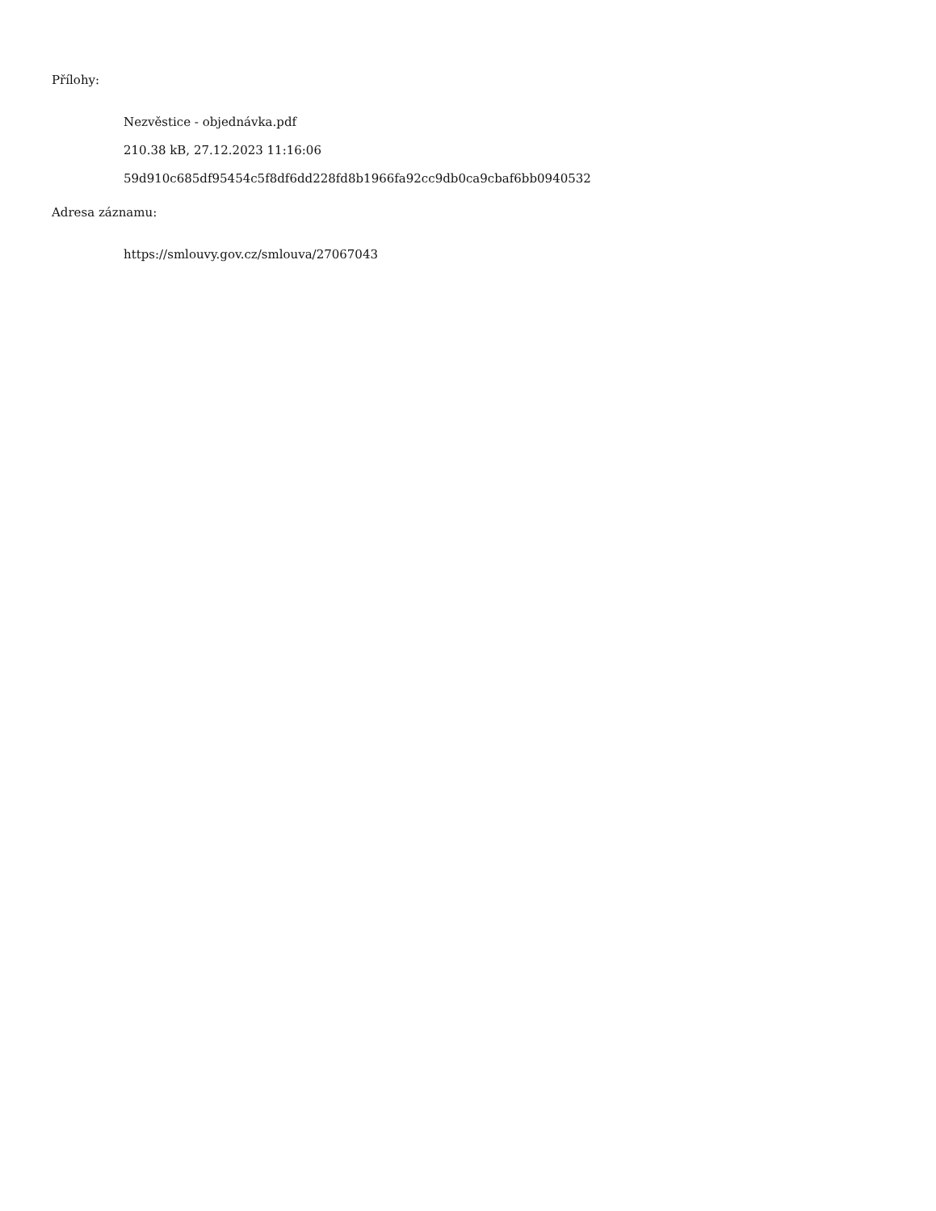Přílohy:
Nezvěstice - objednávka.pdf
210.38 kB, 27.12.2023 11:16:06
59d910c685df95454c5f8df6dd228fd8b1966fa92cc9db0ca9cbaf6bb0940532
Adresa záznamu:
https://smlouvy.gov.cz/smlouva/27067043